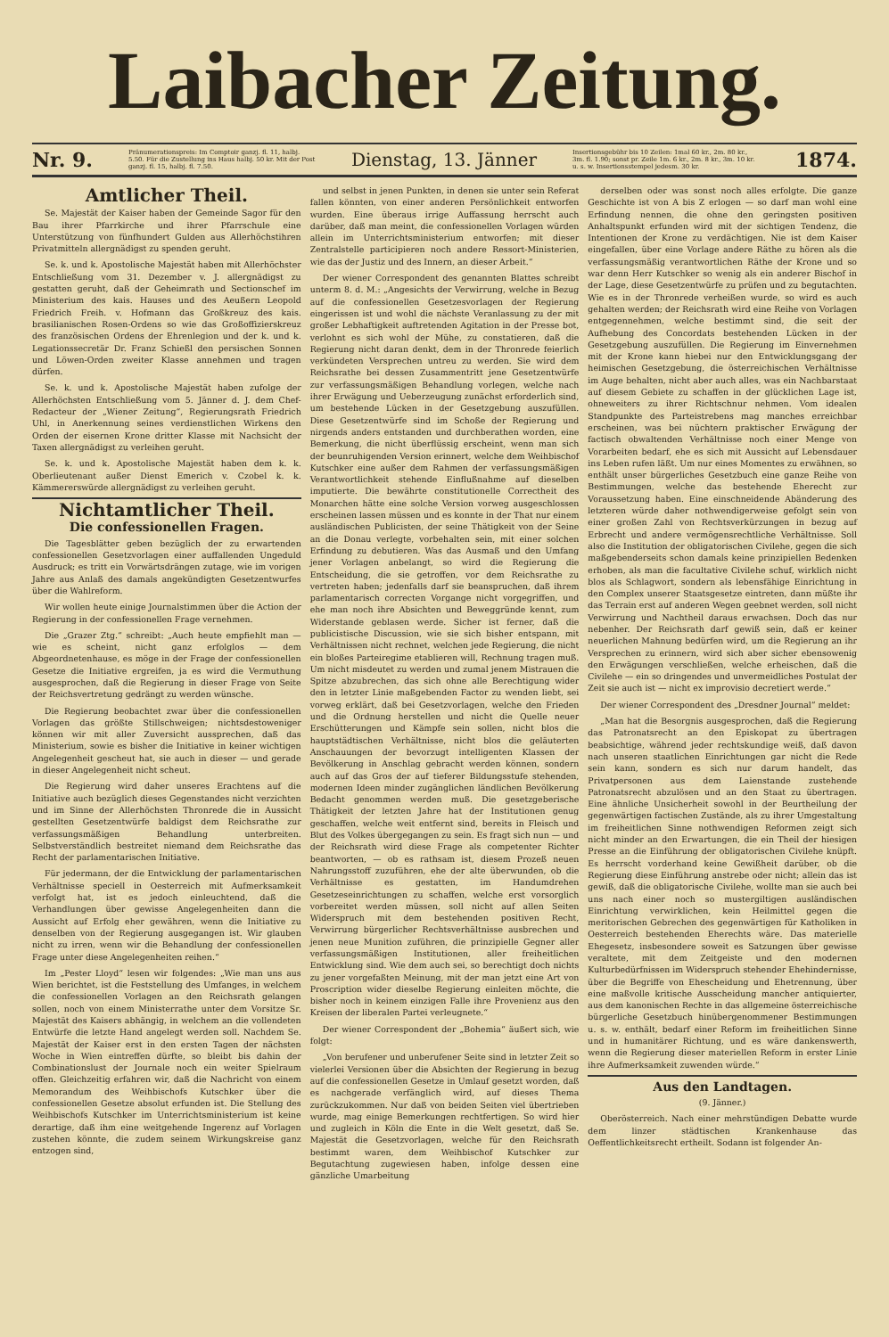Laibacher Zeitung.
Nr. 9. Pränumerationspreis: Im Comptoir ganzj. fl. 11, halbj. 5.50. Für die Zustellung ins Haus halbj. 50 kr. Mit der Post ganzj. fl. 15, halbj. fl. 7.50. Dienstag, 13. Jänner Insertionsgebühr bis 10 Zeilen: 1mal 60 kr., 2m. 80 kr., 3m. fl. 1.90; sonst pr. Zeile 1m. 6 kr., 2m. 8 kr., 3m. 10 kr. u. s. w. Insertionsstempel jedesm. 30 kr. 1874.
Amtlicher Theil.
Se. Majestät der Kaiser haben der Gemeinde Sagor für den Bau ihrer Pfarrkirche und ihrer Pfarrschule eine Unterstützung von fünfhundert Gulden aus Allerhöchstihren Privatmitteln allergnädigst zu spenden geruht.
Se. k. und k. Apostolische Majestät haben mit Allerhöchster Entschließung vom 31. Dezember v. J. allergnädigst zu gestatten geruht, daß der Geheimrath und Sectionschef im Ministerium des kais. Hauses und des Aeußern Leopold Friedrich Freih. v. Hofmann das Großkreuz des kais. brasilianischen Rosen-Ordens so wie das Großoffizierskreuz des französischen Ordens der Ehrenlegion und der k. und k. Legationssecretär Dr. Franz Schießl den persischen Sonnen und Löwen-Orden zweiter Klasse annehmen und tragen dürfen.
Se. k. und k. Apostolische Majestät haben zufolge der Allerhöchsten Entschließung vom 5. Jänner d. J. dem Chef-Redacteur der „Wiener Zeitung“, Regierungsrath Friedrich Uhl, in Anerkennung seines verdienstlichen Wirkens den Orden der eisernen Krone dritter Klasse mit Nachsicht der Taxen allergnädigst zu verleihen geruht.
Se. k. und k. Apostolische Majestät haben dem k. k. Oberlieutenant außer Dienst Emerich v. Czobel k. k. Kämmererswürde allergnädigst zu verleihen geruht.
Nichtamtlicher Theil.
Die confessionellen Fragen.
Die Tagesblätter geben bezüglich der zu erwartenden confessionellen Gesetzvorlagen einer auffallenden Ungeduld Ausdruck; es tritt ein Vorwärtsdrängen zutage, wie im vorigen Jahre aus Anlaß des damals angekündigten Gesetzentwurfes über die Wahlreform.
Wir wollen heute einige Journalstimmen über die Action der Regierung in der confessionellen Frage vernehmen.
Die „Grazer Ztg.“ schreibt: „Auch heute empfiehlt man — wie es scheint, nicht ganz erfolglos — dem Abgeordnetenhause, es möge in der Frage der confessionellen Gesetze die Initiative ergreifen, ja es wird die Vermuthung ausgesprochen, daß die Regierung in dieser Frage von Seite der Reichsvertretung gedrängt zu werden wünsche.
Die Regierung beobachtet zwar über die confessionellen Vorlagen das größte Stillschweigen; nichtsdestoweniger können wir mit aller Zuversicht aussprechen, daß das Ministerium, sowie es bisher die Initiative in keiner wichtigen Angelegenheit gescheut hat, sie auch in dieser — und gerade in dieser Angelegenheit nicht scheut.
Die Regierung wird daher unseres Erachtens auf die Initiative auch bezüglich dieses Gegenstandes nicht verzichten und im Sinne der Allerhöchsten Thronrede die in Aussicht gestellten Gesetzentwürfe baldigst dem Reichsrathe zur verfassungsmäßigen Behandlung unterbreiten. Selbstverständlich bestreitet niemand dem Reichsrathe das Recht der parlamentarischen Initiative.
Für jedermann, der die Entwicklung der parlamentarischen Verhältnisse speciell in Oesterreich mit Aufmerksamkeit verfolgt hat, ist es jedoch einleuchtend, daß die Verhandlungen über gewisse Angelegenheiten dann die Aussicht auf Erfolg eher gewähren, wenn die Initiative zu denselben von der Regierung ausgegangen ist. Wir glauben nicht zu irren, wenn wir die Behandlung der confessionellen Frage unter diese Angelegenheiten reihen.“
Im „Pester Lloyd“ lesen wir folgendes: „Wie man uns aus Wien berichtet, ist die Feststellung des Umfanges, in welchem die confessionellen Vorlagen an den Reichsrath gelangen sollen, noch von einem Ministerrathe unter dem Vorsitze Sr. Majestät des Kaisers abhängig, in welchem an die vollendeten Entwürfe die letzte Hand angelegt werden soll. Nachdem Se. Majestät der Kaiser erst in den ersten Tagen der nächsten Woche in Wien eintreffen dürfte, so bleibt bis dahin der Combinationslust der Journale noch ein weiter Spielraum offen. Gleichzeitig erfahren wir, daß die Nachricht von einem Memorandum des Weihbischofs Kutschker über die confessionellen Gesetze absolut erfunden ist. Die Stellung des Weihbischofs Kutschker im Unterrichtsministerium ist keine derartige, daß ihm eine weitgehende Ingerenz auf Vorlagen zustehen könnte, die zudem seinem Wirkungskreise ganz entzogen sind,
und selbst in jenen Punkten, in denen sie unter sein Referat fallen könnten, von einer anderen Persönlichkeit entworfen wurden. Eine überaus irrige Auffassung herrscht auch darüber, daß man meint, die confessionellen Vorlagen würden allein im Unterrichtsministerium entworfen; mit dieser Zentralstelle participieren noch andere Ressort-Ministerien, wie das der Justiz und des Innern, an dieser Arbeit.“
Der wiener Correspondent des genannten Blattes schreibt unterm 8. d. M.: „Angesichts der Verwirrung, welche in Bezug auf die confessionellen Gesetzesvorlagen der Regierung eingerissen ist und wohl die nächste Veranlassung zu der mit großer Lebhaftigkeit auftretenden Agitation in der Presse bot, verlohnt es sich wohl der Mühe, zu constatieren, daß die Regierung nicht daran denkt, dem in der Thronrede feierlich verkündeten Versprechen untreu zu werden. Sie wird dem Reichsrathe bei dessen Zusammentritt jene Gesetzentwürfe zur verfassungsmäßigen Behandlung vorlegen, welche nach ihrer Erwägung und Ueberzeugung zunächst erforderlich sind, um bestehende Lücken in der Gesetzgebung auszufüllen. Diese Gesetzentwürfe sind im Schoße der Regierung und nirgends anders entstanden und durchberathen worden, eine Bemerkung, die nicht überflüssig erscheint, wenn man sich der beunruhigenden Version erinnert, welche dem Weihbischof Kutschker eine außer dem Rahmen der verfassungsmäßigen Verantwortlichkeit stehende Einflußnahme auf dieselben imputierte. Die bewährte constitutionelle Correctheit des Monarchen hätte eine solche Version vorweg ausgeschlossen erscheinen lassen müssen und es konnte in der That nur einem ausländischen Publicisten, der seine Thätigkeit von der Seine an die Donau verlegte, vorbehalten sein, mit einer solchen Erfindung zu debutieren. Was das Ausmaß und den Umfang jener Vorlagen anbelangt, so wird die Regierung die Entscheidung, die sie getroffen, vor dem Reichsrathe zu vertreten haben; jedenfalls darf sie beanspruchen, daß ihrem parlamentarisch correcten Vorgange nicht vorgegriffen, und ehe man noch ihre Absichten und Beweggründe kennt, zum Widerstande geblasen werde. Sicher ist ferner, daß die publicistische Discussion, wie sie sich bisher entspann, mit Verhältnissen nicht rechnet, welchen jede Regierung, die nicht ein bloßes Parteiregime etablieren will, Rechnung tragen muß. Um nicht misdeutet zu werden und zumal jenem Mistrauen die Spitze abzubrechen, das sich ohne alle Berechtigung wider den in letzter Linie maßgebenden Factor zu wenden liebt, sei vorweg erklärt, daß bei Gesetzvorlagen, welche den Frieden und die Ordnung herstellen und nicht die Quelle neuer Erschütterungen und Kämpfe sein sollen, nicht blos die hauptstädtischen Verhältnisse, nicht blos die geläuterten Anschauungen der bevorzugt intelligenten Klassen der Bevölkerung in Anschlag gebracht werden können, sondern auch auf das Gros der auf tieferer Bildungsstufe stehenden, modernen Ideen minder zugänglichen ländlichen Bevölkerung Bedacht genommen werden muß. Die gesetzgeberische Thätigkeit der letzten Jahre hat der Institutionen genug geschaffen, welche weit entfernt sind, bereits in Fleisch und Blut des Volkes übergegangen zu sein. Es fragt sich nun — und der Reichsrath wird diese Frage als competenter Richter beantworten, — ob es rathsam ist, diesem Prozeß neuen Nahrungsstoff zuzuführen, ehe der alte überwunden, ob die Verhältnisse es gestatten, im Handumdrehen Gesetzeseinrichtungen zu schaffen, welche erst vorsorglich vorbereitet werden müssen, soll nicht auf allen Seiten Widerspruch mit dem bestehenden positiven Recht, Verwirrung bürgerlicher Rechtsverhältnisse ausbrechen und jenen neue Munition zuführen, die prinzipielle Gegner aller verfassungsmäßigen Institutionen, aller freiheitlichen Entwicklung sind. Wie dem auch sei, so berechtigt doch nichts zu jener vorgefaßten Meinung, mit der man jetzt eine Art von Proscription wider dieselbe Regierung einleiten möchte, die bisher noch in keinem einzigen Falle ihre Provenienz aus den Kreisen der liberalen Partei verleugnete.“
Der wiener Correspondent der „Bohemia“ äußert sich, wie folgt:
„Von berufener und unberufener Seite sind in letzter Zeit so vielerlei Versionen über die Absichten der Regierung in bezug auf die confessionellen Gesetze in Umlauf gesetzt worden, daß es nachgerade verfänglich wird, auf dieses Thema zurückzukommen. Nur daß von beiden Seiten viel übertrieben wurde, mag einige Bemerkungen rechtfertigen. So wird hier und zugleich in Köln die Ente in die Welt gesetzt, daß Se. Majestät die Gesetzvorlagen, welche für den Reichsrath bestimmt waren, dem Weihbischof Kutschker zur Begutachtung zugewiesen haben, infolge dessen eine gänzliche Umarbeitung
derselben oder was sonst noch alles erfolgte. Die ganze Geschichte ist von A bis Z erlogen — so darf man wohl eine Erfindung nennen, die ohne den geringsten positiven Anhaltspunkt erfunden wird mit der sichtigen Tendenz, die Intentionen der Krone zu verdächtigen. Nie ist dem Kaiser eingefallen, über eine Vorlage andere Räthe zu hören als die verfassungsmäßig verantwortlichen Räthe der Krone und so war denn Herr Kutschker so wenig als ein anderer Bischof in der Lage, diese Gesetzentwürfe zu prüfen und zu begutachten. Wie es in der Thronrede verheißen wurde, so wird es auch gehalten werden; der Reichsrath wird eine Reihe von Vorlagen entgegennehmen, welche bestimmt sind, die seit der Aufhebung des Concordats bestehenden Lücken in der Gesetzgebung auszufüllen. Die Regierung im Einvernehmen mit der Krone kann hiebei nur den Entwicklungsgang der heimischen Gesetzgebung, die österreichischen Verhältnisse im Auge behalten, nicht aber auch alles, was ein Nachbarstaat auf diesem Gebiete zu schaffen in der glücklichen Lage ist, ohneweiters zu ihrer Richtschnur nehmen. Vom idealen Standpunkte des Parteistrebens mag manches erreichbar erscheinen, was bei nüchtern praktischer Erwägung der factisch obwaltenden Verhältnisse noch einer Menge von Vorarbeiten bedarf, ehe es sich mit Aussicht auf Lebensdauer ins Leben rufen läßt. Um nur eines Momentes zu erwähnen, so enthält unser bürgerliches Gesetzbuch eine ganze Reihe von Bestimmungen, welche das bestehende Eherecht zur Voraussetzung haben. Eine einschneidende Abänderung des letzteren würde daher nothwendigerweise gefolgt sein von einer großen Zahl von Rechtsverkürzungen in bezug auf Erbrecht und andere vermögensrechtliche Verhältnisse. Soll also die Institution der obligatorischen Civilehe, gegen die sich maßgebenderseits schon damals keine prinzipiellen Bedenken erhoben, als man die facultative Civilehe schuf, wirklich nicht blos als Schlagwort, sondern als lebensfähige Einrichtung in den Complex unserer Staatsgesetze eintreten, dann müßte ihr das Terrain erst auf anderen Wegen geebnet werden, soll nicht Verwirrung und Nachtheil daraus erwachsen. Doch das nur nebenher. Der Reichsrath darf gewiß sein, daß er keiner neuerlichen Mahnung bedürfen wird, um die Regierung an ihr Versprechen zu erinnern, wird sich aber sicher ebensowenig den Erwägungen verschließen, welche erheischen, daß die Civilehe — ein so dringendes und unvermeidliches Postulat der Zeit sie auch ist — nicht ex improvisio decretiert werde.“
Der wiener Correspondent des „Dresdner Journal“ meldet:
„Man hat die Besorgnis ausgesprochen, daß die Regierung das Patronatsrecht an den Episkopat zu übertragen beabsichtige, während jeder rechtskundige weiß, daß davon nach unseren staatlichen Einrichtungen gar nicht die Rede sein kann, sondern es sich nur darum handelt, das Privatpersonen aus dem Laienstande zustehende Patronatsrecht abzulösen und an den Staat zu übertragen. Eine ähnliche Unsicherheit sowohl in der Beurtheilung der gegenwärtigen factischen Zustände, als zu ihrer Umgestaltung im freiheitlichen Sinne nothwendigen Reformen zeigt sich nicht minder an den Erwartungen, die ein Theil der hiesigen Presse an die Einführung der obligatorischen Civilehe knüpft. Es herrscht vorderhand keine Gewißheit darüber, ob die Regierung diese Einführung anstrebe oder nicht; allein das ist gewiß, daß die obligatorische Civilehe, wollte man sie auch bei uns nach einer noch so mustergiltigen ausländischen Einrichtung verwirklichen, kein Heilmittel gegen die meritorischen Gebrechen des gegenwärtigen für Katholiken in Oesterreich bestehenden Eherechts wäre. Das materielle Ehegesetz, insbesondere soweit es Satzungen über gewisse veraltete, mit dem Zeitgeiste und den modernen Kulturbedürfnissen im Widerspruch stehender Ehehindernisse, über die Begriffe von Ehescheidung und Ehetrennung, über eine maßvolle kritische Ausscheidung mancher antiquierter, aus dem kanonischen Rechte in das allgemeine österreichische bürgerliche Gesetzbuch hinübergenommener Bestimmungen u. s. w. enthält, bedarf einer Reform im freiheitlichen Sinne und in humanitärer Richtung, und es wäre dankenswerth, wenn die Regierung dieser materiellen Reform in erster Linie ihre Aufmerksamkeit zuwenden würde.“
Aus den Landtagen.
(9. Jänner.)
Oberösterreich. Nach einer mehrstündigen Debatte wurde dem linzer städtischen Krankenhause das Oeffentlichkeitsrecht ertheilt. Sodann ist folgender An-